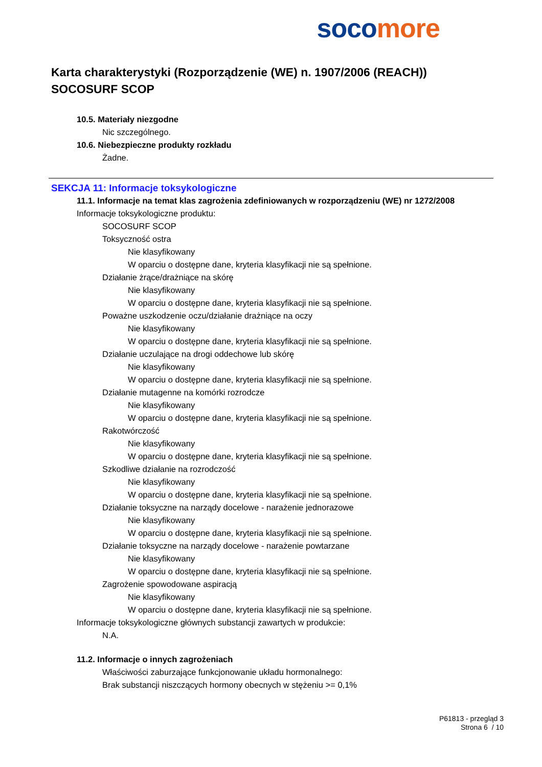soco more
Karta charakterystyki (Rozporządzenie (WE) n. 1907/2006 (REACH))
SOCOSURF SCOP
10.5. Materiały niezgodne
Nic szczególnego.
10.6. Niebezpieczne produkty rozkładu
Żadne.
SEKCJA 11: Informacje toksykologiczne
11.1. Informacje na temat klas zagrożenia zdefiniowanych w rozporządzeniu (WE) nr 1272/2008
Informacje toksykologiczne produktu:
SOCOSURF SCOP
Toksyczność ostra
Nie klasyfikowany
W oparciu o dostępne dane, kryteria klasyfikacji nie są spełnione.
Działanie żrące/drażniące na skórę
Nie klasyfikowany
W oparciu o dostępne dane, kryteria klasyfikacji nie są spełnione.
Poważne uszkodzenie oczu/działanie drażniące na oczy
Nie klasyfikowany
W oparciu o dostępne dane, kryteria klasyfikacji nie są spełnione.
Działanie uczulające na drogi oddechowe lub skórę
Nie klasyfikowany
W oparciu o dostępne dane, kryteria klasyfikacji nie są spełnione.
Działanie mutagenne na komórki rozrodcze
Nie klasyfikowany
W oparciu o dostępne dane, kryteria klasyfikacji nie są spełnione.
Rakotwórczość
Nie klasyfikowany
W oparciu o dostępne dane, kryteria klasyfikacji nie są spełnione.
Szkodliwe działanie na rozrodczość
Nie klasyfikowany
W oparciu o dostępne dane, kryteria klasyfikacji nie są spełnione.
Działanie toksyczne na narządy docelowe - narażenie jednorazowe
Nie klasyfikowany
W oparciu o dostępne dane, kryteria klasyfikacji nie są spełnione.
Działanie toksyczne na narządy docelowe - narażenie powtarzane
Nie klasyfikowany
W oparciu o dostępne dane, kryteria klasyfikacji nie są spełnione.
Zagrożenie spowodowane aspiracją
Nie klasyfikowany
W oparciu o dostępne dane, kryteria klasyfikacji nie są spełnione.
Informacje toksykologiczne głównych substancji zawartych w produkcie:
N.A.
11.2. Informacje o innych zagrożeniach
Właściwości zaburzające funkcjonowanie układu hormonalnego:
Brak substancji niszczących hormony obecnych w stężeniu >= 0,1%
P61813 - przegląd 3
Strona 6 / 10